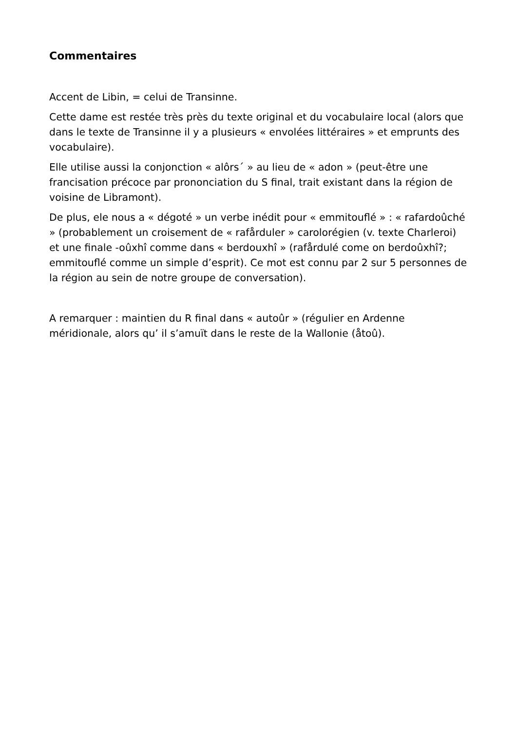Commentaires
Accent de Libin, = celui de Transinne.
Cette dame est restée très près du texte original et du vocabulaire local (alors que dans le texte de Transinne il y a plusieurs « envolées littéraires » et emprunts des vocabulaire).
Elle utilise aussi la conjonction « alôrs´ » au lieu de « adon » (peut-être une francisation précoce par prononciation du S final, trait existant dans la région de voisine de Libramont).
De plus, ele nous a « dégoté » un verbe inédit pour « emmitouflé » : « rafardoûché » (probablement un croisement de « rafårduler » carolorégien (v. texte Charleroi) et une finale -oûxhî comme dans « berdouxhî » (rafårdulé come on berdoûxhî?; emmitouflé comme un simple d’esprit). Ce mot est connu par 2 sur 5 personnes de la région au sein de notre groupe de conversation).
A remarquer : maintien du R final dans « autoûr » (régulier en Ardenne méridionale, alors qu’ il s’amuït dans le reste de la Wallonie (åtoû).